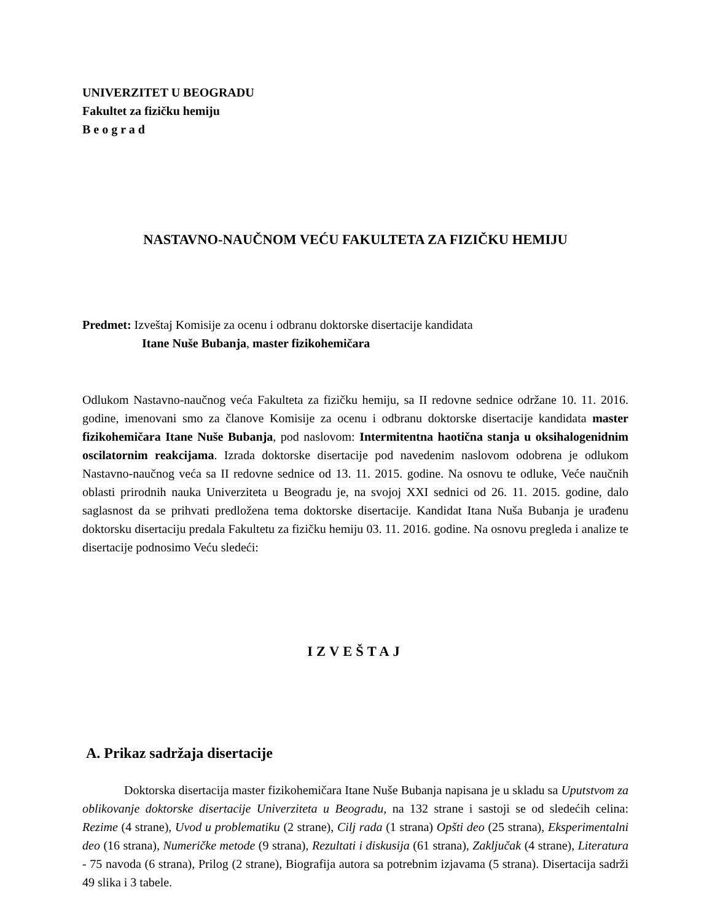UNIVERZITET U BEOGRADU
Fakultet za fizičku hemiju
B e o g r a d
NASTAVNO-NAUČNOM VEĆU FAKULTETA ZA FIZIČKU HEMIJU
Predmet: Izveštaj Komisije za ocenu i odbranu doktorske disertacije kandidata
Itane Nuše Bubanja, master fizikohemičara
Odlukom Nastavno-naučnog veća Fakulteta za fizičku hemiju, sa II redovne sednice održane 10. 11. 2016. godine, imenovani smo za članove Komisije za ocenu i odbranu doktorske disertacije kandidata master fizikohemičara Itane Nuše Bubanja, pod naslovom: Intermitentna haotična stanja u oksihalogenidnim oscilatornim reakcijama. Izrada doktorske disertacije pod navedenim naslovom odobrena je odlukom Nastavno-naučnog veća sa II redovne sednice od 13. 11. 2015. godine. Na osnovu te odluke, Veće naučnih oblasti prirodnih nauka Univerziteta u Beogradu je, na svojoj XXI sednici od 26. 11. 2015. godine, dalo saglasnost da se prihvati predložena tema doktorske disertacije. Kandidat Itana Nuša Bubanja je urađenu doktorsku disertaciju predala Fakultetu za fizičku hemiju 03. 11. 2016. godine. Na osnovu pregleda i analize te disertacije podnosimo Veću sledeći:
IZVEŠTAJ
A. Prikaz sadržaja disertacije
Doktorska disertacija master fizikohemičara Itane Nuše Bubanja napisana je u skladu sa Uputstvom za oblikovanje doktorske disertacije Univerziteta u Beogradu, na 132 strane i sastoji se od sledećih celina: Rezime (4 strane), Uvod u problematiku (2 strane), Cilj rada (1 strana) Opšti deo (25 strana), Eksperimentalni deo (16 strana), Numeričke metode (9 strana), Rezultati i diskusija (61 strana), Zaključak (4 strane), Literatura - 75 navoda (6 strana), Prilog (2 strane), Biografija autora sa potrebnim izjavama (5 strana). Disertacija sadrži 49 slika i 3 tabele.